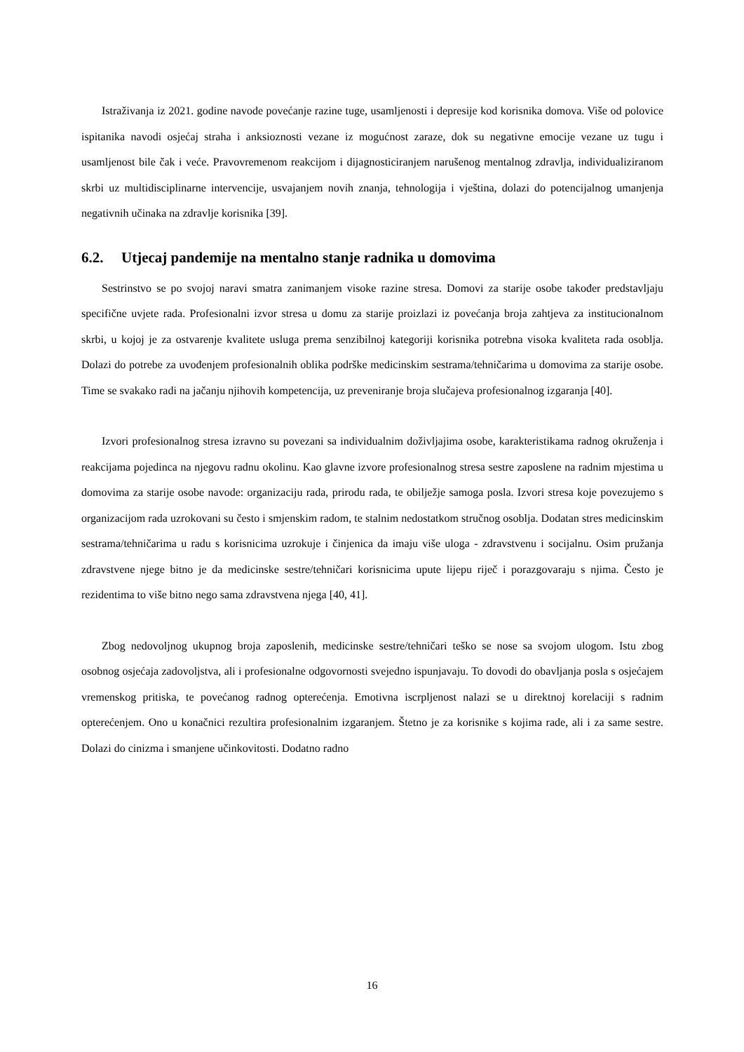Istraživanja iz 2021. godine navode povećanje razine tuge, usamljenosti i depresije kod korisnika domova. Više od polovice ispitanika navodi osjećaj straha i anksioznosti vezane iz mogućnost zaraze, dok su negativne emocije vezane uz tugu i usamljenost bile čak i veće. Pravovremenom reakcijom i dijagnosticiranjem narušenog mentalnog zdravlja, individualiziranom skrbi uz multidisciplinarne intervencije, usvajanjem novih znanja, tehnologija i vještina, dolazi do potencijalnog umanjenja negativnih učinaka na zdravlje korisnika [39].
6.2. Utjecaj pandemije na mentalno stanje radnika u domovima
Sestrinstvo se po svojoj naravi smatra zanimanjem visoke razine stresa. Domovi za starije osobe također predstavljaju specifične uvjete rada. Profesionalni izvor stresa u domu za starije proizlazi iz povećanja broja zahtjeva za institucionalnom skrbi, u kojoj je za ostvarenje kvalitete usluga prema senzibilnoj kategoriji korisnika potrebna visoka kvaliteta rada osoblja. Dolazi do potrebe za uvođenjem profesionalnih oblika podrške medicinskim sestrama/tehničarima u domovima za starije osobe. Time se svakako radi na jačanju njihovih kompetencija, uz preveniranje broja slučajeva profesionalnog izgaranja [40].
Izvori profesionalnog stresa izravno su povezani sa individualnim doživljajima osobe, karakteristikama radnog okruženja i reakcijama pojedinca na njegovu radnu okolinu. Kao glavne izvore profesionalnog stresa sestre zaposlene na radnim mjestima u domovima za starije osobe navode: organizaciju rada, prirodu rada, te obilježje samoga posla. Izvori stresa koje povezujemo s organizacijom rada uzrokovani su često i smjenskim radom, te stalnim nedostatkom stručnog osoblja. Dodatan stres medicinskim sestrama/tehničarima u radu s korisnicima uzrokuje i činjenica da imaju više uloga - zdravstvenu i socijalnu. Osim pružanja zdravstvene njege bitno je da medicinske sestre/tehničari korisnicima upute lijepu riječ i porazgovaraju s njima. Često je rezidentima to više bitno nego sama zdravstvena njega [40, 41].
Zbog nedovoljnog ukupnog broja zaposlenih, medicinske sestre/tehničari teško se nose sa svojom ulogom. Istu zbog osobnog osjećaja zadovoljstva, ali i profesionalne odgovornosti svejedno ispunjavaju. To dovodi do obavljanja posla s osjećajem vremenskog pritiska, te povećanog radnog opterećenja. Emotivna iscrpljenost nalazi se u direktnoj korelaciji s radnim opterećenjem. Ono u konačnici rezultira profesionalnim izgaranjem. Štetno je za korisnike s kojima rade, ali i za same sestre. Dolazi do cinizma i smanjene učinkovitosti. Dodatno radno
16